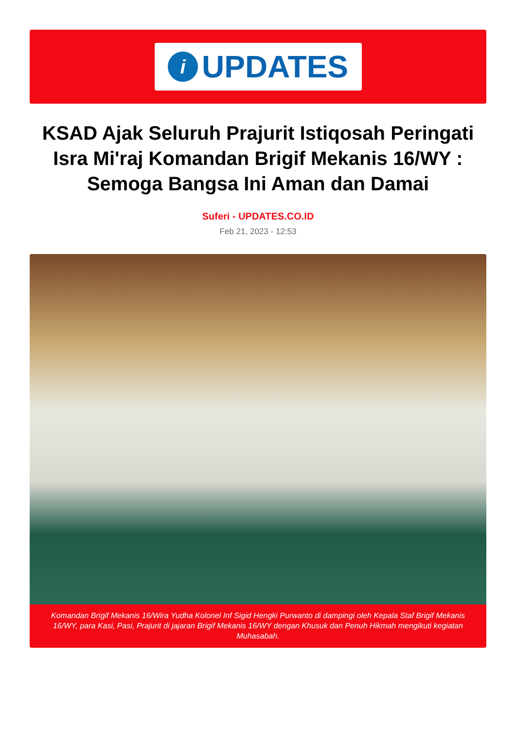i
UPDATES
KSAD Ajak Seluruh Prajurit Istiqosah Peringati Isra Mi'raj Komandan Brigif Mekanis 16/WY : Semoga Bangsa Ini Aman dan Damai
Suferi - UPDATES.CO.ID
Feb 21, 2023 - 12:53
Komandan Brigif Mekanis 16/Wira Yudha Kolonel Inf Sigid Hengki Purwanto di dampingi oleh Kepala Staf Brigif Mekanis 16/WY, para Kasi, Pasi, Prajurit di jajaran Brigif Mekanis 16/WY dengan Khusuk dan Penuh Hikmah mengikuti kegiatan Muhasabah.